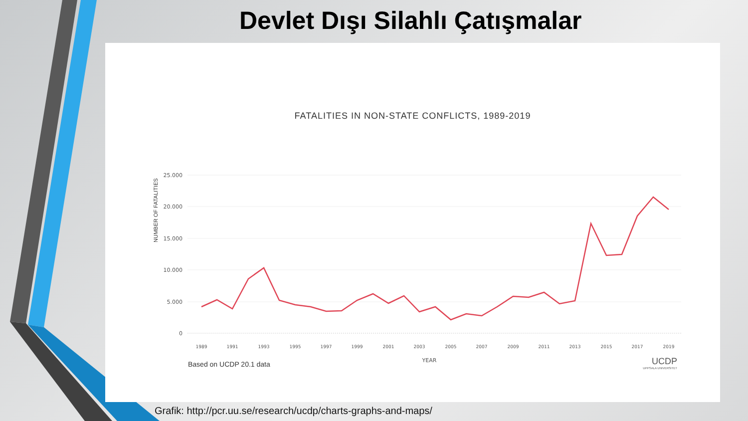Devlet Dışı Silahlı Çatışmalar
FATALITIES IN NON-STATE CONFLICTS, 1989-2019
NUMBER OF FATALITIES
25.000
20.000
15.000
10.000
5.000
0
YEAR
1989
1991
1993
1995
1997
1999
2001
2003
2005
2007
2009
2011
2013
2015
2017
2019
Based on UCDP 20.1 data UCDP
UPPSALA UNIVERSITET
Grafik: http://pcr.uu.se/research/ucdp/charts-graphs-and-maps/